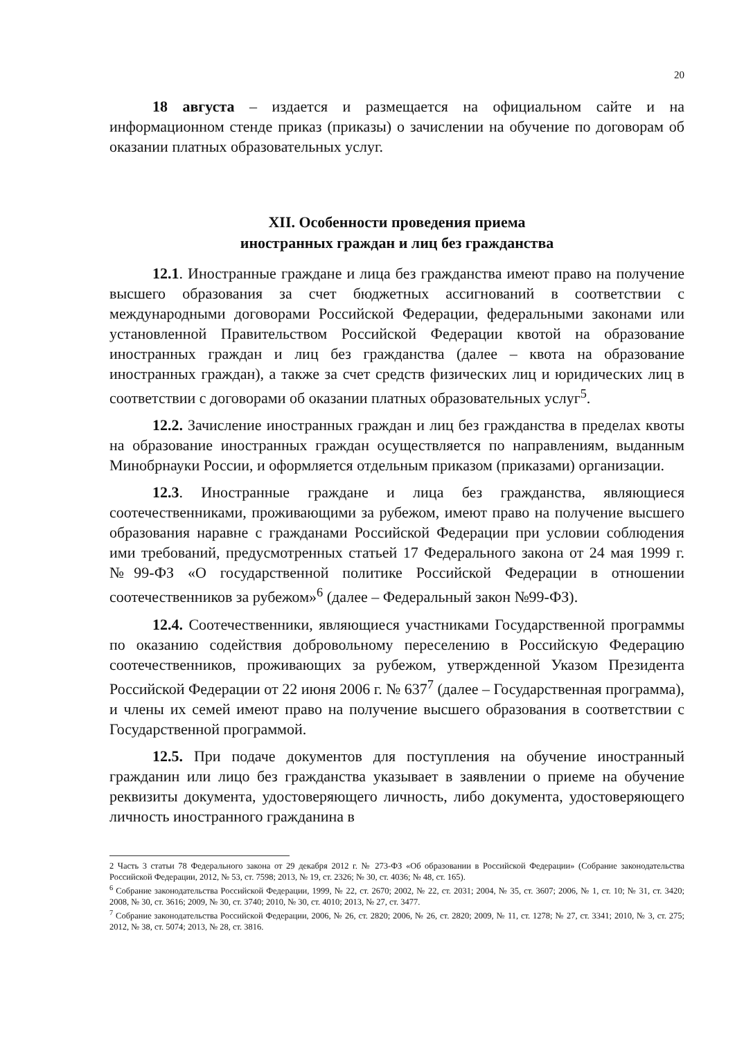20
18 августа – издается и размещается на официальном сайте и на информационном стенде приказ (приказы) о зачислении на обучение по договорам об оказании платных образовательных услуг.
XII. Особенности проведения приема
иностранных граждан и лиц без гражданства
12.1. Иностранные граждане и лица без гражданства имеют право на получение высшего образования за счет бюджетных ассигнований в соответствии с международными договорами Российской Федерации, федеральными законами или установленной Правительством Российской Федерации квотой на образование иностранных граждан и лиц без гражданства (далее – квота на образование иностранных граждан), а также за счет средств физических лиц и юридических лиц в соответствии с договорами об оказании платных образовательных услуг<sup>5</sup>.
12.2. Зачисление иностранных граждан и лиц без гражданства в пределах квоты на образование иностранных граждан осуществляется по направлениям, выданным Минобрнауки России, и оформляется отдельным приказом (приказами) организации.
12.3. Иностранные граждане и лица без гражданства, являющиеся соотечественниками, проживающими за рубежом, имеют право на получение высшего образования наравне с гражданами Российской Федерации при условии соблюдения ими требований, предусмотренных статьей 17 Федерального закона от 24 мая 1999 г. №99-ФЗ «О государственной политике Российской Федерации в отношении соотечественников за рубежом»<sup>6</sup> (далее – Федеральный закон №99-ФЗ).
12.4. Соотечественники, являющиеся участниками Государственной программы по оказанию содействия добровольному переселению в Российскую Федерацию соотечественников, проживающих за рубежом, утвержденной Указом Президента Российской Федерации от 22 июня 2006 г. № 637<sup>7</sup> (далее – Государственная программа), и члены их семей имеют право на получение высшего образования в соответствии с Государственной программой.
12.5. При подаче документов для поступления на обучение иностранный гражданин или лицо без гражданства указывает в заявлении о приеме на обучение реквизиты документа, удостоверяющего личность, либо документа, удостоверяющего личность иностранного гражданина в
2 Часть 3 статьи 78 Федерального закона от 29 декабря 2012 г. № 273-ФЗ «Об образовании в Российской Федерации» (Собрание законодательства Российской Федерации, 2012, № 53, ст. 7598; 2013, № 19, ст. 2326; № 30, ст. 4036; № 48, ст. 165).
<sup>6</sup> Собрание законодательства Российской Федерации, 1999, № 22, ст. 2670; 2002, № 22, ст. 2031; 2004, № 35, ст. 3607; 2006, № 1, ст. 10; № 31, ст. 3420; 2008, № 30, ст. 3616; 2009, № 30, ст. 3740; 2010, № 30, ст. 4010; 2013, № 27, ст. 3477.
<sup>7</sup> Собрание законодательства Российской Федерации, 2006, № 26, ст. 2820; 2006, № 26, ст. 2820; 2009, № 11, ст. 1278; № 27, ст. 3341; 2010, № 3, ст. 275; 2012, № 38, ст. 5074; 2013, № 28, ст. 3816.